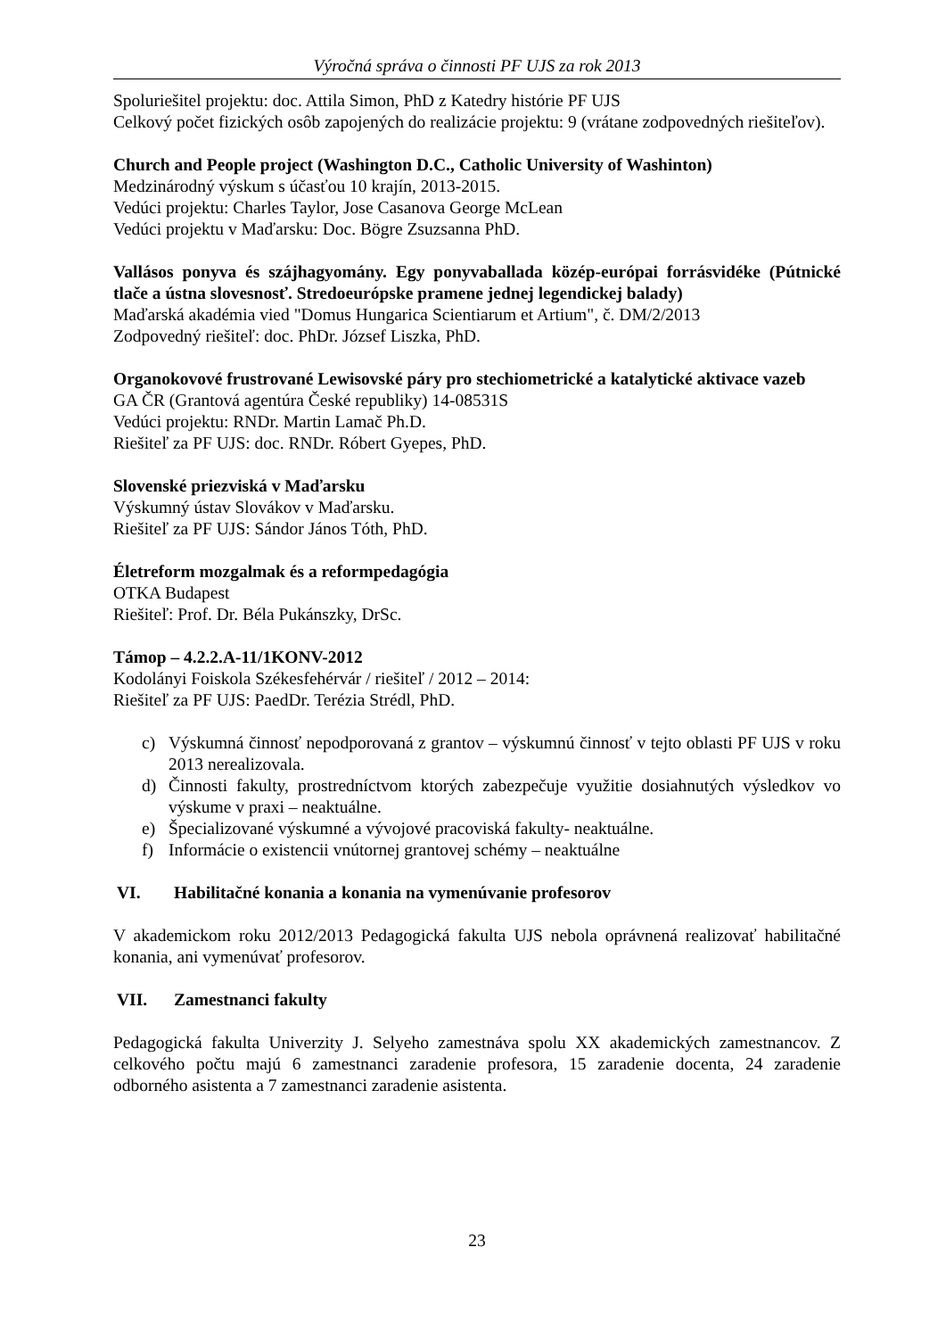Výročná správa o činnosti PF UJS za rok 2013
Spoluriešitel projektu: doc. Attila Simon, PhD z Katedry histórie PF UJS
Celkový počet fizických osôb zapojených do realizácie projektu: 9 (vrátane zodpovedných riešiteľov).
Church and People project (Washington D.C., Catholic University of Washinton)
Medzinárodný výskum s účasťou 10 krajín, 2013-2015.
Vedúci projektu: Charles Taylor, Jose Casanova George McLean
Vedúci projektu v Maďarsku: Doc. Bögre Zsuzsanna PhD.
Vallásos ponyva és szájhagyomány. Egy ponyvaballada közép-európai forrásvidéke (Pútnické tlače a ústna slovesnosť. Stredoeurópske pramene jednej legendickej balady)
Maďarská akadémia vied "Domus Hungarica Scientiarum et Artium", č. DM/2/2013
Zodpovedný riešiteľ: doc. PhDr. József Liszka, PhD.
Organokovové frustrované Lewisovské páry pro stechiometrické a katalytické aktivace vazeb
GA ČR (Grantová agentúra České republiky) 14-08531S
Vedúci projektu: RNDr. Martin Lamač Ph.D.
Riešiteľ za PF UJS: doc. RNDr. Róbert Gyepes, PhD.
Slovenské priezviská v Maďarsku
Výskumný ústav Slovákov v Maďarsku.
Riešiteľ za PF UJS: Sándor János Tóth, PhD.
Életreform mozgalmak és a reformpedagógia
OTKA Budapest
Riešiteľ: Prof. Dr. Béla Pukánszky, DrSc.
Támop – 4.2.2.A-11/1KONV-2012
Kodolányi Foiskola Székesfehérvár / riešiteľ / 2012 – 2014:
Riešiteľ za PF UJS: PaedDr. Terézia Strédl, PhD.
c) Výskumná činnosť nepodporovaná z grantov – výskumnú činnosť v tejto oblasti PF UJS v roku 2013 nerealizovala.
d) Činnosti fakulty, prostredníctvom ktorých zabezpečuje využitie dosiahnutých výsledkov vo výskume v praxi – neaktuálne.
e) Špecializované výskumné a vývojové pracoviská fakulty- neaktuálne.
f) Informácie o existencii vnútornej grantovej schémy – neaktuálne
VI. Habilitačné konania a konania na vymenúvanie profesorov
V akademickom roku 2012/2013 Pedagogická fakulta UJS nebola oprávnená realizovať habilitačné konania, ani vymenúvať profesorov.
VII. Zamestnanci fakulty
Pedagogická fakulta Univerzity J. Selyeho zamestnáva spolu XX akademických zamestnancov. Z celkového počtu majú 6 zamestnanci zaradenie profesora, 15 zaradenie docenta, 24 zaradenie odborného asistenta a 7 zamestnanci zaradenie asistenta.
23